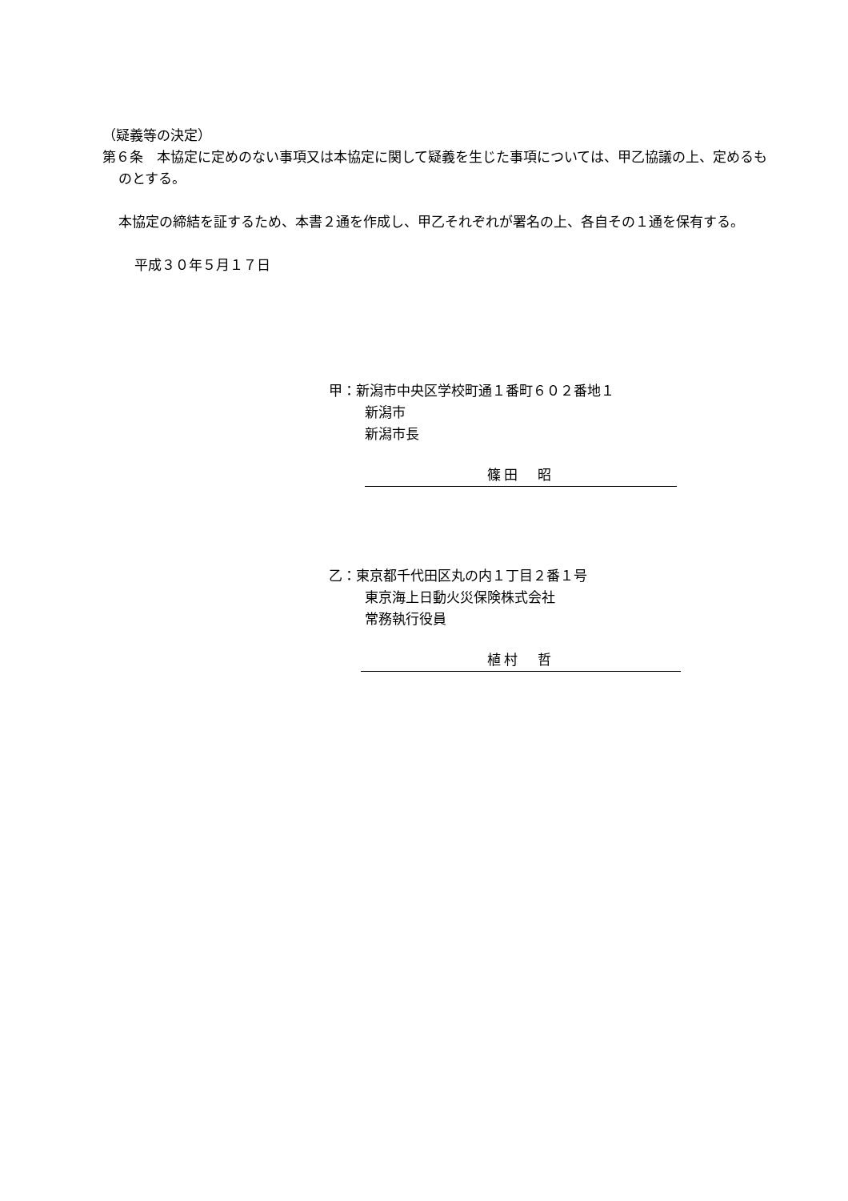（疑義等の決定）
第６条　本協定に定めのない事項又は本協定に関して疑義を生じた事項については、甲乙協議の上、定めるものとする。
本協定の締結を証するため、本書２通を作成し、甲乙それぞれが署名の上、各自その１通を保有する。
平成３０年５月１７日
甲：新潟市中央区学校町通１番町６０２番地１
新潟市
新潟市長
篠田　昭
乙：東京都千代田区丸の内１丁目２番１号
東京海上日動火災保険株式会社
常務執行役員
植村　哲